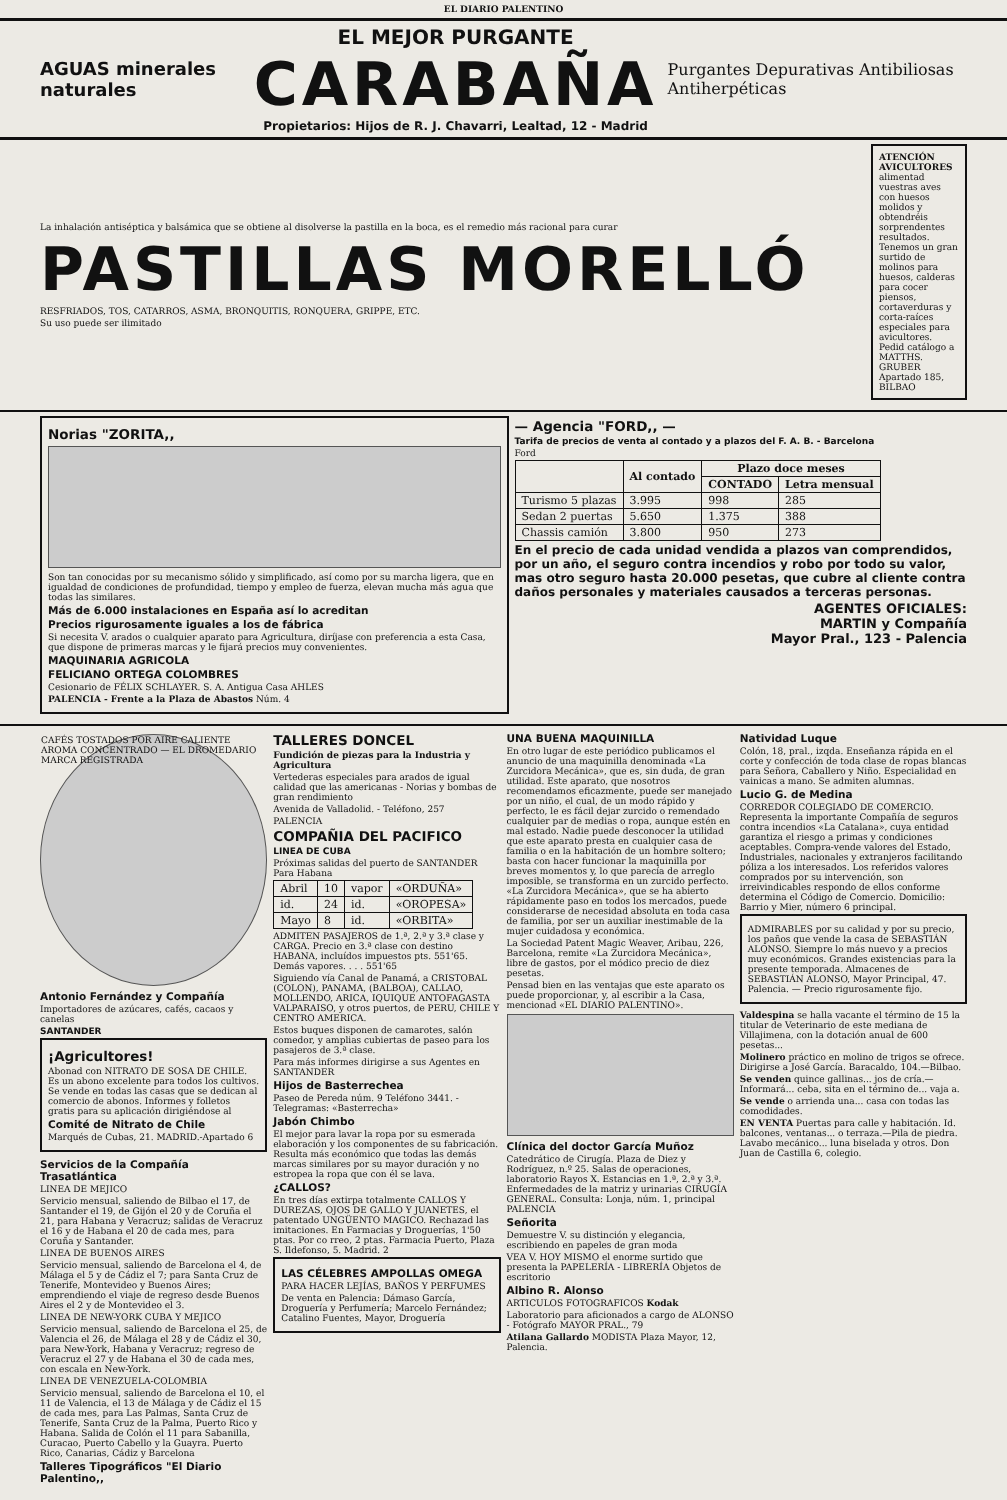EL DIARIO PALENTINO
AGUAS minerales naturales
EL MEJOR PURGANTE
CARABAÑA
Propietarios: Hijos de R. J. Chavarri, Lealtad, 12 - Madrid
Purgantes Depurativas Antibiliosas Antiherpéticas
La inhalación antiséptica y balsámica que se obtiene al disolverse la pastilla en la boca, es el remedio más racional para curar
PASTILLAS MORELLÓ
RESFRIADOS, TOS, CATARROS, ASMA, BRONQUITIS, RONQUERA, GRIPPE, ETC.
Su uso puede ser ilimitado
ATENCIÓN AVICULTORES alimentad vuestras aves con huesos molidos y obtendréis sorprendentes resultados. Tenemos un gran surtido de molinos para huesos, calderas para cocer piensos, cortaverduras y corta-raíces especiales para avicultores. Pedid catálogo a MATTHS. GRUBER Apartado 185, BILBAO
Norias "ZORITA,,
Son tan conocidas por su mecanismo sólido y simplificado, así como por su marcha ligera, que en igualdad de condiciones de profundidad, tiempo y empleo de fuerza, elevan mucha más agua que todas las similares.
Más de 6.000 instalaciones en España así lo acreditan
Precios rigurosamente iguales a los de fábrica
Si necesita V. arados o cualquier aparato para Agricultura, diríjase con preferencia a esta Casa, que dispone de primeras marcas y le fijará precios muy convenientes.
MAQUINARIA AGRICOLA
FELICIANO ORTEGA COLOMBRES
Cesionario de FÉLIX SCHLAYER. S. A. Antigua Casa AHLES
PALENCIA - Frente a la Plaza de Abastos Núm. 4
— Agencia "FORD,, —
Tarifa de precios de venta al contado y a plazos del F. A. B. - Barcelona
Ford
| | Al contado | Plazo doce meses | |
| --- | --- | --- | --- |
| | | CONTADO | Letra mensual |
| Turismo 5 plazas | 3.995 | 998 | 285 |
| Sedan 2 puertas | 5.650 | 1.375 | 388 |
| Chassis camión | 3.800 | 950 | 273 |
En el precio de cada unidad vendida a plazos van comprendidos, por un año, el seguro contra incendios y robo por todo su valor, mas otro seguro hasta 20.000 pesetas, que cubre al cliente contra daños personales y materiales causados a terceras personas.
AGENTES OFICIALES:
MARTIN y Compañía
Mayor Pral., 123 - Palencia
CAFÉS TOSTADOS POR AIRE CALIENTE AROMA CONCENTRADO — EL DROMEDARIO MARCA REGISTRADA
Antonio Fernández y Compañía
Importadores de azúcares, cafés, cacaos y canelas
SANTANDER
¡Agricultores!
Abonad con NITRATO DE SOSA DE CHILE. Es un abono excelente para todos los cultivos. Se vende en todas las casas que se dedican al comercio de abonos. Informes y folletos gratis para su aplicación dirigiéndose al
Comité de Nitrato de Chile
Marqués de Cubas, 21. MADRID.-Apartado 6
Servicios de la Compañía Trasatlántica
LINEA DE MEJICO
Servicio mensual, saliendo de Bilbao el 17, de Santander el 19, de Gijón el 20 y de Coruña el 21, para Habana y Veracruz; salidas de Veracruz el 16 y de Habana el 20 de cada mes, para Coruña y Santander.
LINEA DE BUENOS AIRES
Servicio mensual, saliendo de Barcelona el 4, de Málaga el 5 y de Cádiz el 7; para Santa Cruz de Tenerife, Montevideo y Buenos Aires; emprendiendo el viaje de regreso desde Buenos Aires el 2 y de Montevideo el 3.
LINEA DE NEW-YORK CUBA Y MEJICO
Servicio mensual, saliendo de Barcelona el 25, de Valencia el 26, de Málaga el 28 y de Cádiz el 30, para New-York, Habana y Veracruz; regreso de Veracruz el 27 y de Habana el 30 de cada mes, con escala en New-York.
LINEA DE VENEZUELA-COLOMBIA
Servicio mensual, saliendo de Barcelona el 10, el 11 de Valencia, el 13 de Málaga y de Cádiz el 15 de cada mes, para Las Palmas, Santa Cruz de Tenerife, Santa Cruz de la Palma, Puerto Rico y Habana. Salida de Colón el 11 para Sabanilla, Curacao, Puerto Cabello y la Guayra. Puerto Rico, Canarias, Cádiz y Barcelona
Talleres Tipográficos "El Diario Palentino,,
TALLERES DONCEL
Fundición de piezas para la Industria y Agricultura
Vertederas especiales para arados de igual calidad que las americanas - Norias y bombas de gran rendimiento
Avenida de Valladolid. - Teléfono, 257
PALENCIA
COMPAÑIA DEL PACIFICO
LINEA DE CUBA
Próximas salidas del puerto de SANTANDER Para Habana
| Abril | 10 | vapor | «ORDUÑA» |
| id. | 24 | id. | «OROPESA» |
| Mayo | 8 | id. | «ORBITA» |
ADMITEN PASAJEROS de 1.ª, 2.ª y 3.ª clase y CARGA. Precio en 3.ª clase con destino HABANA, incluídos impuestos pts. 551'65. Demás vapores. . . . 551'65
Siguiendo vía Canal de Panamá, a CRISTOBAL (COLON), PANAMA, (BALBOA), CALLAO, MOLLENDO, ARICA, IQUIQUE ANTOFAGASTA VALPARAISO, y otros puertos, de PERU, CHILE Y CENTRO AMERICA.
Estos buques disponen de camarotes, salón comedor, y amplias cubiertas de paseo para los pasajeros de 3.ª clase.
Para más informes dirigirse a sus Agentes en SANTANDER
Hijos de Basterrechea
Paseo de Pereda núm. 9 Teléfono 3441. - Telegramas: «Basterrecha»
Jabón Chimbo
El mejor para lavar la ropa por su esmerada elaboración y los componentes de su fabricación. Resulta más económico que todas las demás marcas similares por su mayor duración y no estropea la ropa que con él se lava.
¿CALLOS?
En tres días extirpa totalmente CALLOS Y DUREZAS, OJOS DE GALLO Y JUANETES, el patentado UNGÜENTO MAGICO. Rechazad las imitaciones. En Farmacias y Droguerías, 1'50 ptas. Por co rreo, 2 ptas. Farmacia Puerto, Plaza S. Ildefonso, 5. Madrid. 2
LAS CÉLEBRES AMPOLLAS OMEGA
PARA HACER LEJÍAS, BAÑOS Y PERFUMES
De venta en Palencia: Dámaso García, Droguería y Perfumería; Marcelo Fernández; Catalino Fuentes, Mayor, Droguería
UNA BUENA MAQUINILLA
En otro lugar de este periódico publicamos el anuncio de una maquinilla denominada «La Zurcidora Mecánica», que es, sin duda, de gran utilidad. Este aparato, que nosotros recomendamos eficazmente, puede ser manejado por un niño, el cual, de un modo rápido y perfecto, le es fácil dejar zurcido o remendado cualquier par de medias o ropa, aunque estén en mal estado. Nadie puede desconocer la utilidad que este aparato presta en cualquier casa de familia o en la habitación de un hombre soltero; basta con hacer funcionar la maquinilla por breves momentos y, lo que parecía de arreglo imposible, se transforma en un zurcido perfecto. «La Zurcidora Mecánica», que se ha abierto rápidamente paso en todos los mercados, puede considerarse de necesidad absoluta en toda casa de familia, por ser un auxiliar inestimable de la mujer cuidadosa y económica.
La Sociedad Patent Magic Weaver, Aribau, 226, Barcelona, remite «La Zurcidora Mecánica», libre de gastos, por el módico precio de diez pesetas.
Pensad bien en las ventajas que este aparato os puede proporcionar, y, al escribir a la Casa, mencionad «EL DIARIO PALENTINO».
Clínica del doctor García Muñoz
Catedrático de Cirugía. Plaza de Diez y Rodríguez, n.º 25. Salas de operaciones, laboratorio Rayos X. Estancias en 1.ª, 2.ª y 3.ª. Enfermedades de la matriz y urinarias CIRUGÍA GENERAL. Consulta: Lonja, núm. 1, principal PALENCIA
Señorita
Demuestre V. su distinción y elegancia, escribiendo en papeles de gran moda
VEA V. HOY MISMO el enorme surtido que presenta la PAPELERÍA - LIBRERÍA Objetos de escritorio
Albino R. Alonso
ARTICULOS FOTOGRAFICOS Kodak
Laboratorio para aficionados a cargo de ALONSO - Fotógrafo MAYOR PRAL., 79
Atilana Gallardo MODISTA Plaza Mayor, 12, Palencia.
Natividad Luque
Colón, 18, pral., izqda. Enseñanza rápida en el corte y confección de toda clase de ropas blancas para Señora, Caballero y Niño. Especialidad en vainicas a mano. Se admiten alumnas.
Lucio G. de Medina
CORREDOR COLEGIADO DE COMERCIO. Representa la importante Compañía de seguros contra incendios «La Catalana», cuya entidad garantiza el riesgo a primas y condiciones aceptables. Compra-vende valores del Estado, Industriales, nacionales y extranjeros facilitando póliza a los interesados. Los referidos valores comprados por su intervención, son irreivindicables respondo de ellos conforme determina el Código de Comercio. Domicilio: Barrio y Mier, número 6 principal.
ADMIRABLES por su calidad y por su precio, los paños que vende la casa de SEBASTIÁN ALONSO. Siempre lo más nuevo y a precios muy económicos. Grandes existencias para la presente temporada. Almacenes de SEBASTIÁN ALONSO, Mayor Principal, 47. Palencia. — Precio rigurosamente fijo.
Valdespina se halla vacante el término de 15 la titular de Veterinario de este mediana de Villajimena, con la dotación anual de 600 pesetas...
Molinero práctico en molino de trigos se ofrece. Dirigirse a José García. Baracaldo, 104.—Bilbao.
Se venden quince gallinas... jos de cría.—Informará... ceba, sita en el término de... vaja a.
Se vende o arrienda una... casa con todas las comodidades.
EN VENTA Puertas para calle y habitación. Id. balcones, ventanas... o terraza.—Pila de piedra. Lavabo mecánico... luna biselada y otros. Don Juan de Castilla 6, colegio.